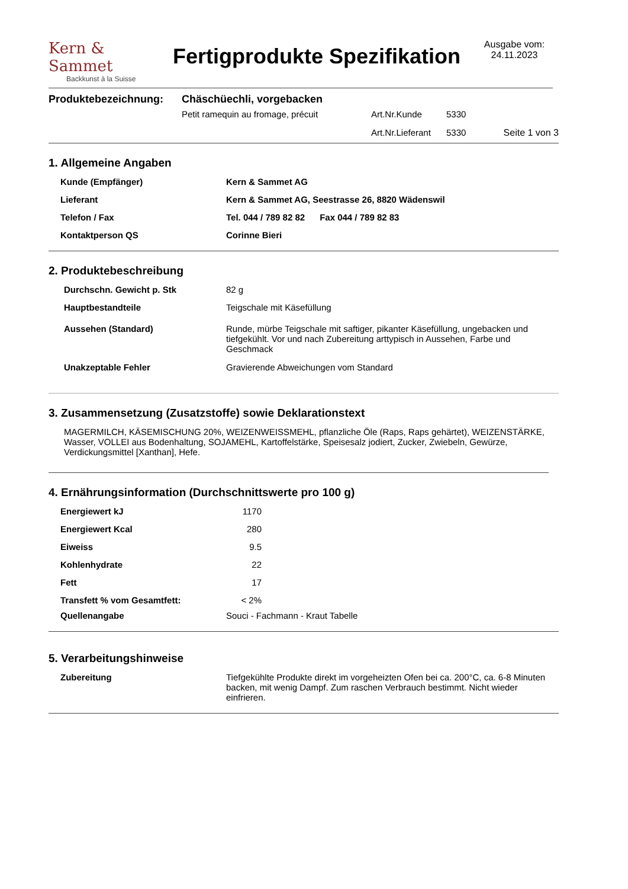Kern & Sammet
Backkunst à la Suisse
Fertigprodukte Spezifikation
Ausgabe vom:
24.11.2023
| Produktebezeichnung: | Chäschüechli, vorgebacken | | | |
| | Petit ramequin au fromage, précuit | Art.Nr.Kunde | 5330 | |
| | | Art.Nr.Lieferant | 5330 | Seite 1 von 3 |
1. Allgemeine Angaben
| Kunde (Empfänger) | Kern & Sammet AG |
| Lieferant | Kern & Sammet AG, Seestrasse 26, 8820 Wädenswil |
| Telefon / Fax | Tel. 044 / 789 82 82 Fax 044 / 789 82 83 |
| Kontaktperson QS | Corinne Bieri |
2. Produktebeschreibung
| Durchschn. Gewicht p. Stk | 82 g |
| Hauptbestandteile | Teigschale mit Käsefüllung |
| Aussehen (Standard) | Runde, mürbe Teigschale mit saftiger, pikanter Käsefüllung, ungebacken und tiefgekühlt. Vor und nach Zubereitung arttypisch in Aussehen, Farbe und Geschmack |
| Unakzeptable Fehler | Gravierende Abweichungen vom Standard |
3. Zusammensetzung (Zusatzstoffe) sowie Deklarationstext
MAGERMILCH, KÄSEMISCHUNG 20%, WEIZENWEISSMEHL, pflanzliche Öle (Raps, Raps gehärtet), WEIZENSTÄRKE, Wasser, VOLLEI aus Bodenhaltung, SOJAMEHL, Kartoffelstärke, Speisesalz jodiert, Zucker, Zwiebeln, Gewürze, Verdickungsmittel [Xanthan], Hefe.
4. Ernährungsinformation (Durchschnittswerte pro 100 g)
| Energiewert kJ | 1170 | |
| Energiewert Kcal | 280 | |
| Eiweiss | 9.5 | |
| Kohlenhydrate | 22 | |
| Fett | 17 | |
| Transfett % vom Gesamtfett: | < 2% | |
| Quellenangabe | Souci - Fachmann - Kraut Tabelle | |
5. Verarbeitungshinweise
| Zubereitung | Tiefgekühlte Produkte direkt im vorgeheizten Ofen bei ca. 200°C, ca. 6-8 Minuten backen, mit wenig Dampf. Zum raschen Verbrauch bestimmt. Nicht wieder einfrieren. |